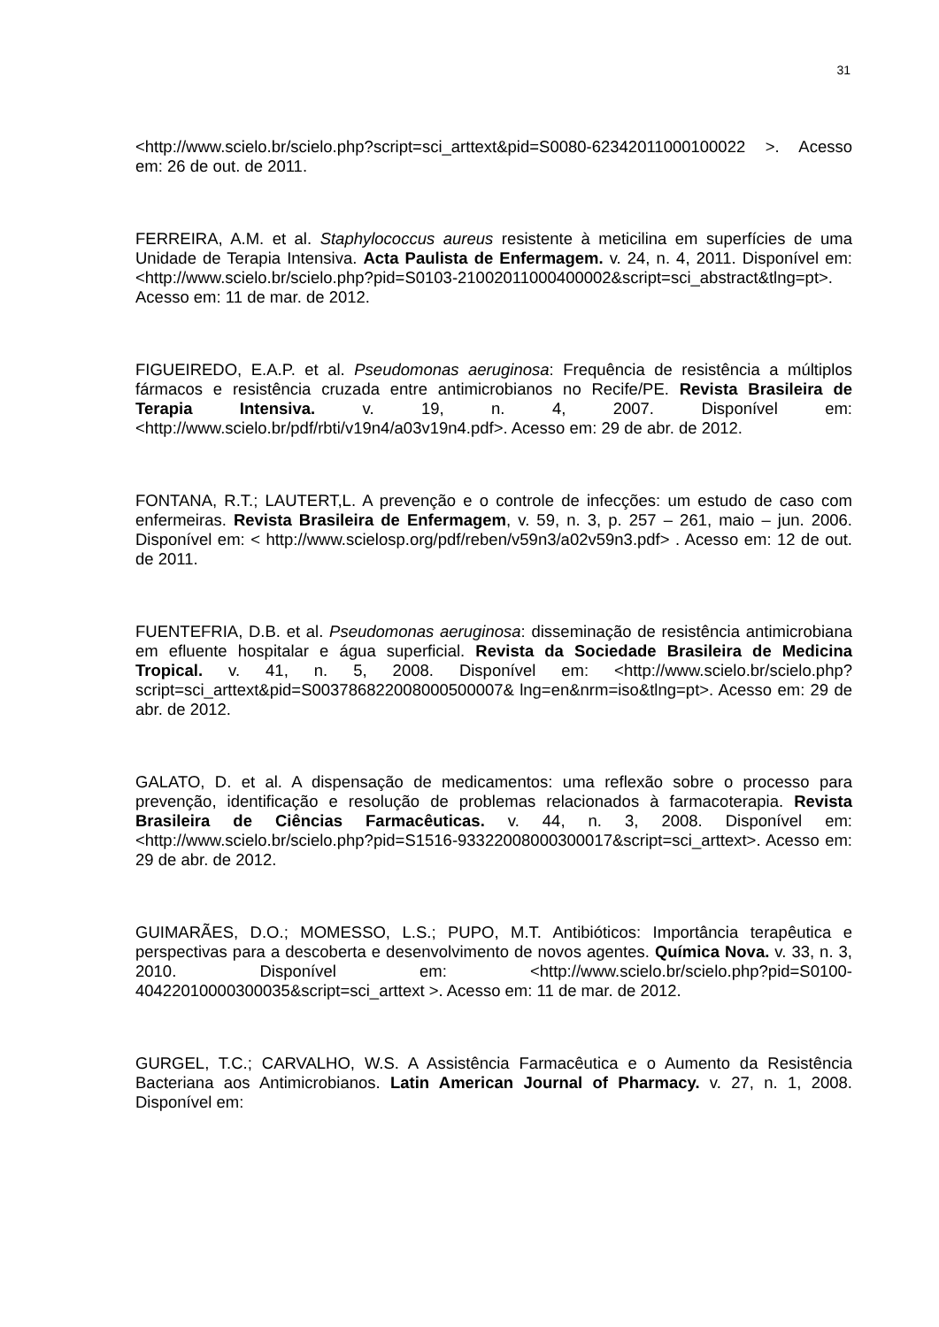31
<http://www.scielo.br/scielo.php?script=sci_arttext&pid=S0080-62342011000100022 >. Acesso em: 26 de out. de 2011.
FERREIRA, A.M. et al. Staphylococcus aureus resistente à meticilina em superfícies de uma Unidade de Terapia Intensiva. Acta Paulista de Enfermagem. v. 24, n. 4, 2011. Disponível em: <http://www.scielo.br/scielo.php?pid=S0103-21002011000400002&script=sci_abstract&tlng=pt>. Acesso em: 11 de mar. de 2012.
FIGUEIREDO, E.A.P. et al. Pseudomonas aeruginosa: Frequência de resistência a múltiplos fármacos e resistência cruzada entre antimicrobianos no Recife/PE. Revista Brasileira de Terapia Intensiva. v. 19, n. 4, 2007. Disponível em: <http://www.scielo.br/pdf/rbti/v19n4/a03v19n4.pdf>. Acesso em: 29 de abr. de 2012.
FONTANA, R.T.; LAUTERT,L. A prevenção e o controle de infecções: um estudo de caso com enfermeiras. Revista Brasileira de Enfermagem, v. 59, n. 3, p. 257 – 261, maio – jun. 2006. Disponível em: < http://www.scielosp.org/pdf/reben/v59n3/a02v59n3.pdf> . Acesso em: 12 de out. de 2011.
FUENTEFRIA, D.B. et al. Pseudomonas aeruginosa: disseminação de resistência antimicrobiana em efluente hospitalar e água superficial. Revista da Sociedade Brasileira de Medicina Tropical. v. 41, n. 5, 2008. Disponível em: <http://www.scielo.br/scielo.php?script=sci_arttext&pid=S003786822008000500007& lng=en&nrm=iso&tlng=pt>. Acesso em: 29 de abr. de 2012.
GALATO, D. et al. A dispensação de medicamentos: uma reflexão sobre o processo para prevenção, identificação e resolução de problemas relacionados à farmacoterapia. Revista Brasileira de Ciências Farmacêuticas. v. 44, n. 3, 2008. Disponível em: <http://www.scielo.br/scielo.php?pid=S1516-93322008000300017&script=sci_arttext>. Acesso em: 29 de abr. de 2012.
GUIMARÃES, D.O.; MOMESSO, L.S.; PUPO, M.T. Antibióticos: Importância terapêutica e perspectivas para a descoberta e desenvolvimento de novos agentes. Química Nova. v. 33, n. 3, 2010. Disponível em: <http://www.scielo.br/scielo.php?pid=S0100-40422010000300035&script=sci_arttext >. Acesso em: 11 de mar. de 2012.
GURGEL, T.C.; CARVALHO, W.S. A Assistência Farmacêutica e o Aumento da Resistência Bacteriana aos Antimicrobianos. Latin American Journal of Pharmacy. v. 27, n. 1, 2008. Disponível em: